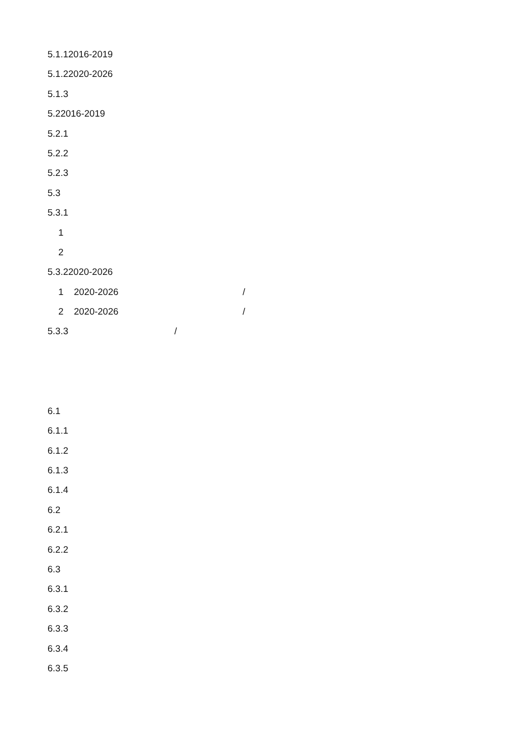5.1.12016-2019
5.1.22020-2026
5.1.3
5.22016-2019
5.2.1
5.2.2
5.2.3
5.3
5.3.1
1
2
5.3.22020-2026
1 2020-2026 /
2 2020-2026 /
5.3.3 /
6.1
6.1.1
6.1.2
6.1.3
6.1.4
6.2
6.2.1
6.2.2
6.3
6.3.1
6.3.2
6.3.3
6.3.4
6.3.5